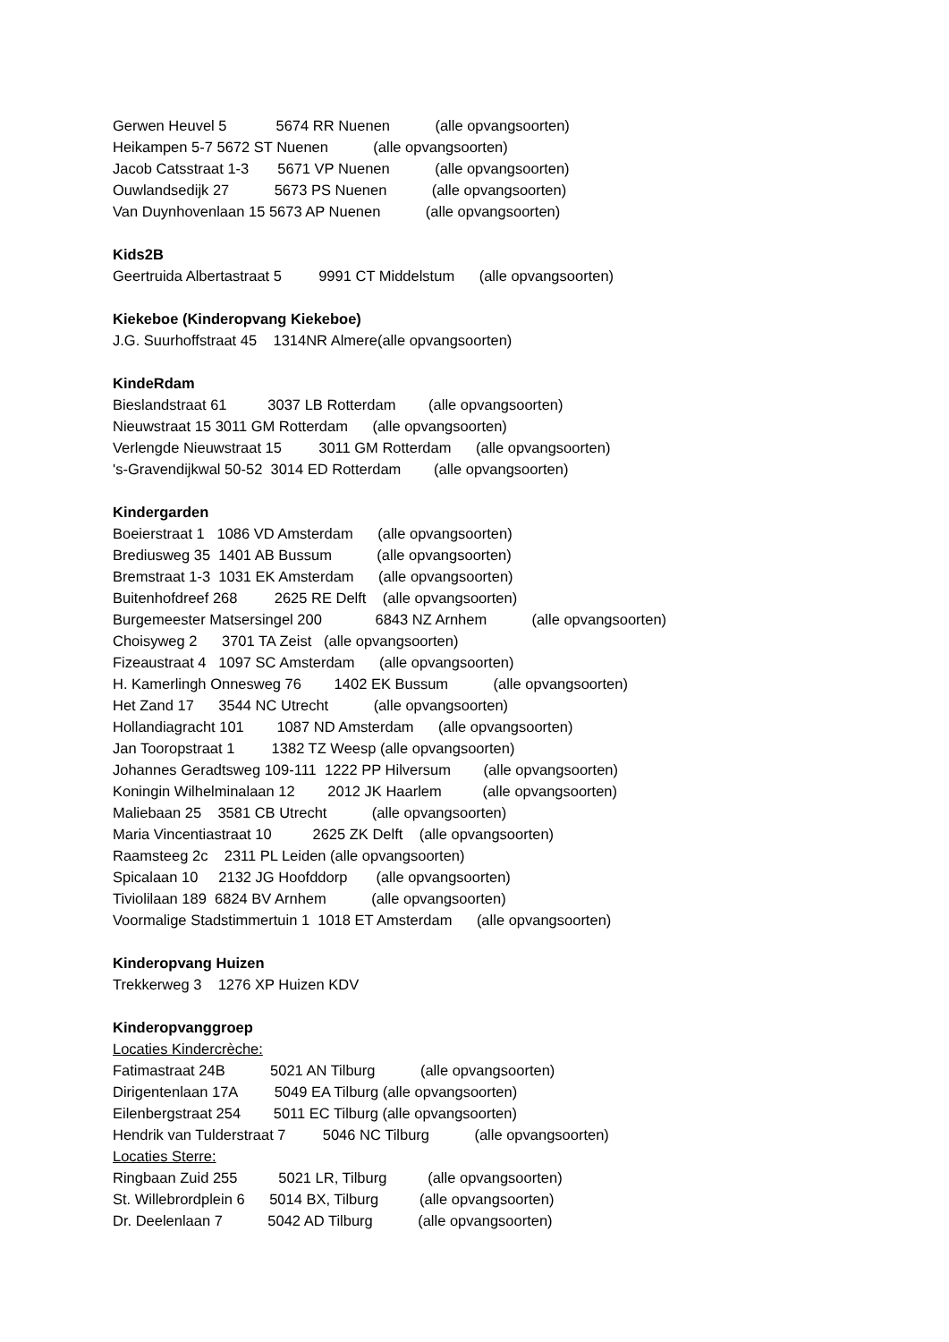Gerwen Heuvel 5 5674 RR Nuenen (alle opvangsoorten)
Heikampen 5-7 5672 ST Nuenen (alle opvangsoorten)
Jacob Catsstraat 1-3 5671 VP Nuenen (alle opvangsoorten)
Ouwlandsedijk 27 5673 PS Nuenen (alle opvangsoorten)
Van Duynhovenlaan 15 5673 AP Nuenen (alle opvangsoorten)
Kids2B
Geertruida Albertastraat 5 9991 CT Middelstum (alle opvangsoorten)
Kiekeboe (Kinderopvang Kiekeboe)
J.G. Suurhoffstraat 45 1314NR Almere(alle opvangsoorten)
KindeRdam
Bieslandstraat 61 3037 LB Rotterdam (alle opvangsoorten)
Nieuwstraat 15 3011 GM Rotterdam (alle opvangsoorten)
Verlengde Nieuwstraat 15 3011 GM Rotterdam (alle opvangsoorten)
's-Gravendijkwal 50-52 3014 ED Rotterdam (alle opvangsoorten)
Kindergarden
Boeierstraat 1 1086 VD Amsterdam (alle opvangsoorten)
Brediusweg 35 1401 AB Bussum (alle opvangsoorten)
Bremstraat 1-3 1031 EK Amsterdam (alle opvangsoorten)
Buitenhofdreef 268 2625 RE Delft (alle opvangsoorten)
Burgemeester Matsersingel 200 6843 NZ Arnhem (alle opvangsoorten)
Choisyweg 2 3701 TA Zeist (alle opvangsoorten)
Fizeaustraat 4 1097 SC Amsterdam (alle opvangsoorten)
H. Kamerlingh Onnesweg 76 1402 EK Bussum (alle opvangsoorten)
Het Zand 17 3544 NC Utrecht (alle opvangsoorten)
Hollandiagracht 101 1087 ND Amsterdam (alle opvangsoorten)
Jan Tooropstraat 1 1382 TZ Weesp (alle opvangsoorten)
Johannes Geradtsweg 109-111 1222 PP Hilversum (alle opvangsoorten)
Koningin Wilhelminalaan 12 2012 JK Haarlem (alle opvangsoorten)
Maliebaan 25 3581 CB Utrecht (alle opvangsoorten)
Maria Vincentiastraat 10 2625 ZK Delft (alle opvangsoorten)
Raamsteeg 2c 2311 PL Leiden (alle opvangsoorten)
Spicalaan 10 2132 JG Hoofddorp (alle opvangsoorten)
Tiviolilaan 189 6824 BV Arnhem (alle opvangsoorten)
Voormalige Stadstimmertuin 1 1018 ET Amsterdam (alle opvangsoorten)
Kinderopvang Huizen
Trekkerweg 3 1276 XP Huizen KDV
Kinderopvanggroep
Locaties Kindercrèche:
Fatimastraat 24B 5021 AN Tilburg (alle opvangsoorten)
Dirigentenlaan 17A 5049 EA Tilburg (alle opvangsoorten)
Eilenbergstraat 254 5011 EC Tilburg (alle opvangsoorten)
Hendrik van Tulderstraat 7 5046 NC Tilburg (alle opvangsoorten)
Locaties Sterre:
Ringbaan Zuid 255 5021 LR, Tilburg (alle opvangsoorten)
St. Willebrordplein 6 5014 BX, Tilburg (alle opvangsoorten)
Dr. Deelenlaan 7 5042 AD Tilburg (alle opvangsoorten)